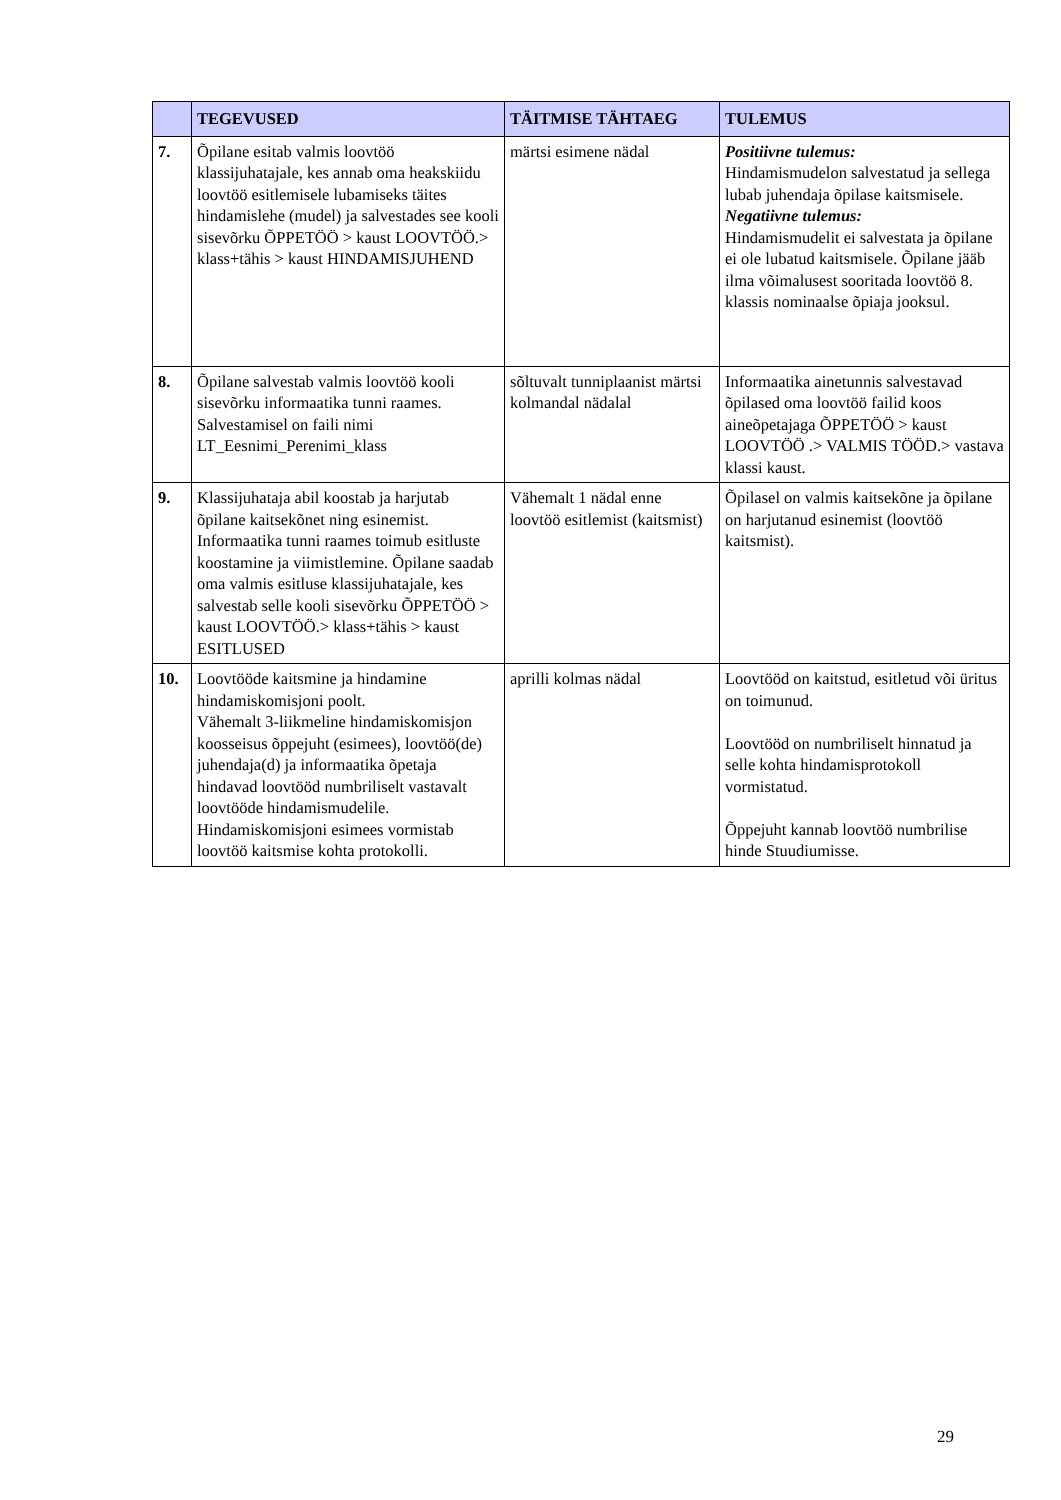| | TEGEVUSED | TÄITMISE TÄHTAEG | TULEMUS |
| --- | --- | --- | --- |
| 7. | Õpilane esitab valmis loovtöö klassijuhatajale, kes annab oma heakskiidu loovtöö esitlemisele lubamiseks täites hindamislehe (mudel) ja salvestades see kooli sisevõrku ÕPPETÖÖ > kaust LOOVTÖÖ.> klass+tähis > kaust HINDAMISJUHEND | märtsi esimene nädal | Positiivne tulemus: Hindamismudelon salvestatud ja sellega lubab juhendaja õpilase kaitsmisele. Negatiivne tulemus: Hindamismudelit ei salvestata ja õpilane ei ole lubatud kaitsmisele. Õpilane jääb ilma võimalusest sooritada loovtöö 8. klassis nominaalse õpiaja jooksul. |
| 8. | Õpilane salvestab valmis loovtöö kooli sisevõrku informaatika tunni raames. Salvestamisel on faili nimi LT_Eesnimi_Perenimi_klass | sõltuvalt tunniplaanist märtsi kolmandal nädalal | Informaatika ainetunnis salvestavad õpilased oma loovtöö failid koos aineõpetajaga ÕPPETÖÖ > kaust LOOVTÖÖ .> VALMIS TÖÖD.> vastava klassi kaust. |
| 9. | Klassijuhataja abil koostab ja harjutab õpilane kaitsekõnet ning esinemist. Informaatika tunni raames toimub esitluste koostamine ja viimistlemine. Õpilane saadab oma valmis esitluse klassijuhatajale, kes salvestab selle kooli sisevõrku ÕPPETÖÖ > kaust LOOVTÖÖ.> klass+tähis > kaust ESITLUSED | Vähemalt 1 nädal enne loovtöö esitlemist (kaitsmist) | Õpilasel on valmis kaitsekõne ja õpilane on harjutanud esinemist (loovtöö kaitsmist). |
| 10. | Loovtööde kaitsmine ja hindamine hindamiskomisjoni poolt. Vähemalt 3-liikmeline hindamiskomisjon koosseisus õppejuht (esimees), loovtöö(de) juhendaja(d) ja informaatika õpetaja hindavad loovtööd numbriliselt vastavalt loovtööde hindamismudelile. Hindamiskomisjoni esimees vormistab loovtöö kaitsmise kohta protokolli. | aprilli kolmas nädal | Loovtööd on kaitstud, esitletud või üritus on toimunud. Loovtööd on numbriliselt hinnatud ja selle kohta hindamisprotokoll vormistatud. Õppejuht kannab loovtöö numbrilise hinde Stuudiumisse. |
29